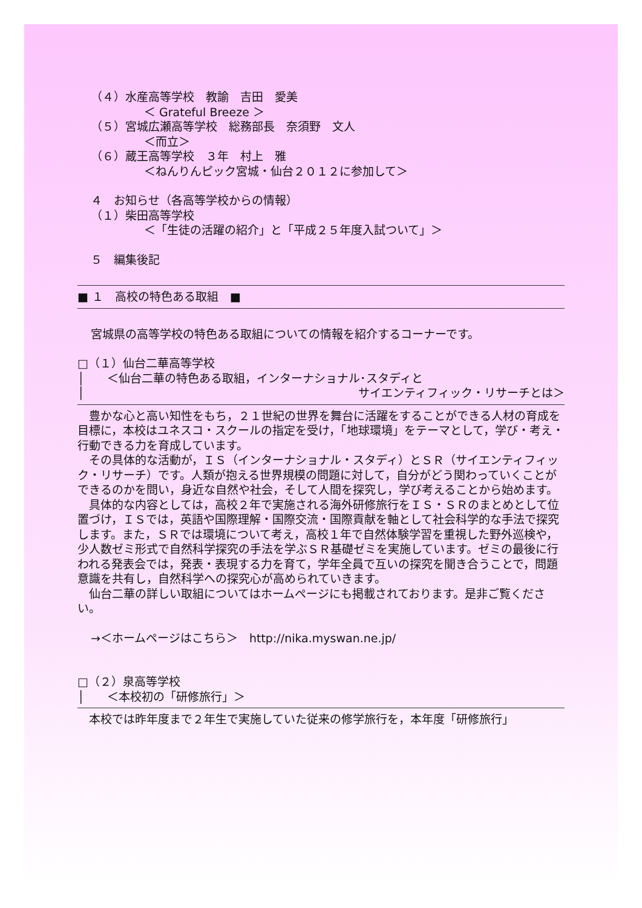（４）水産高等学校　教諭　吉田　愛美
＜ Grateful Breeze ＞
（５）宮城広瀬高等学校　総務部長　奈須野　文人
＜而立＞
（６）蔵王高等学校　３年　村上　雅
＜ねんりんピック宮城・仙台２０１２に参加して＞
４　お知らせ（各高等学校からの情報）
（１）柴田高等学校
＜「生徒の活躍の紹介」と「平成２５年度入試ついて」＞
５　編集後記
■ １　高校の特色ある取組　■
宮城県の高等学校の特色ある取組についての情報を紹介するコーナーです。
□（１）仙台二華高等学校
│　　＜仙台二華の特色ある取組，インターナショナル･スタディと
│ サイエンティフィック・リサーチとは＞
　豊かな心と高い知性をもち，２１世紀の世界を舞台に活躍をすることができる人材の育成を目標に，本校はユネスコ・スクールの指定を受け，「地球環境」をテーマとして，学び・考え・行動できる力を育成しています。
　その具体的な活動が，ＩＳ（インターナショナル・スタディ）とＳＲ（サイエンティフィック・リサーチ）です。人類が抱える世界規模の問題に対して，自分がどう関わっていくことができるのかを問い，身近な自然や社会，そして人間を探究し，学び考えることから始めます。
　具体的な内容としては，高校２年で実施される海外研修旅行をＩＳ・ＳＲのまとめとして位置づけ，ＩＳでは，英語や国際理解・国際交流・国際貢献を軸として社会科学的な手法で探究します。また，ＳＲでは環境について考え，高校１年で自然体験学習を重視した野外巡検や，少人数ゼミ形式で自然科学探究の手法を学ぶＳＲ基礎ゼミを実施しています。ゼミの最後に行われる発表会では，発表・表現する力を育て，学年全員で互いの探究を聞き合うことで，問題意識を共有し，自然科学への探究心が高められていきます。
　仙台二華の詳しい取組についてはホームページにも掲載されております。是非ご覧ください。
→＜ホームページはこちら＞　http://nika.myswan.ne.jp/
□（２）泉高等学校
│　　＜本校初の「研修旅行」＞
　本校では昨年度まで２年生で実施していた従来の修学旅行を，本年度「研修旅行」